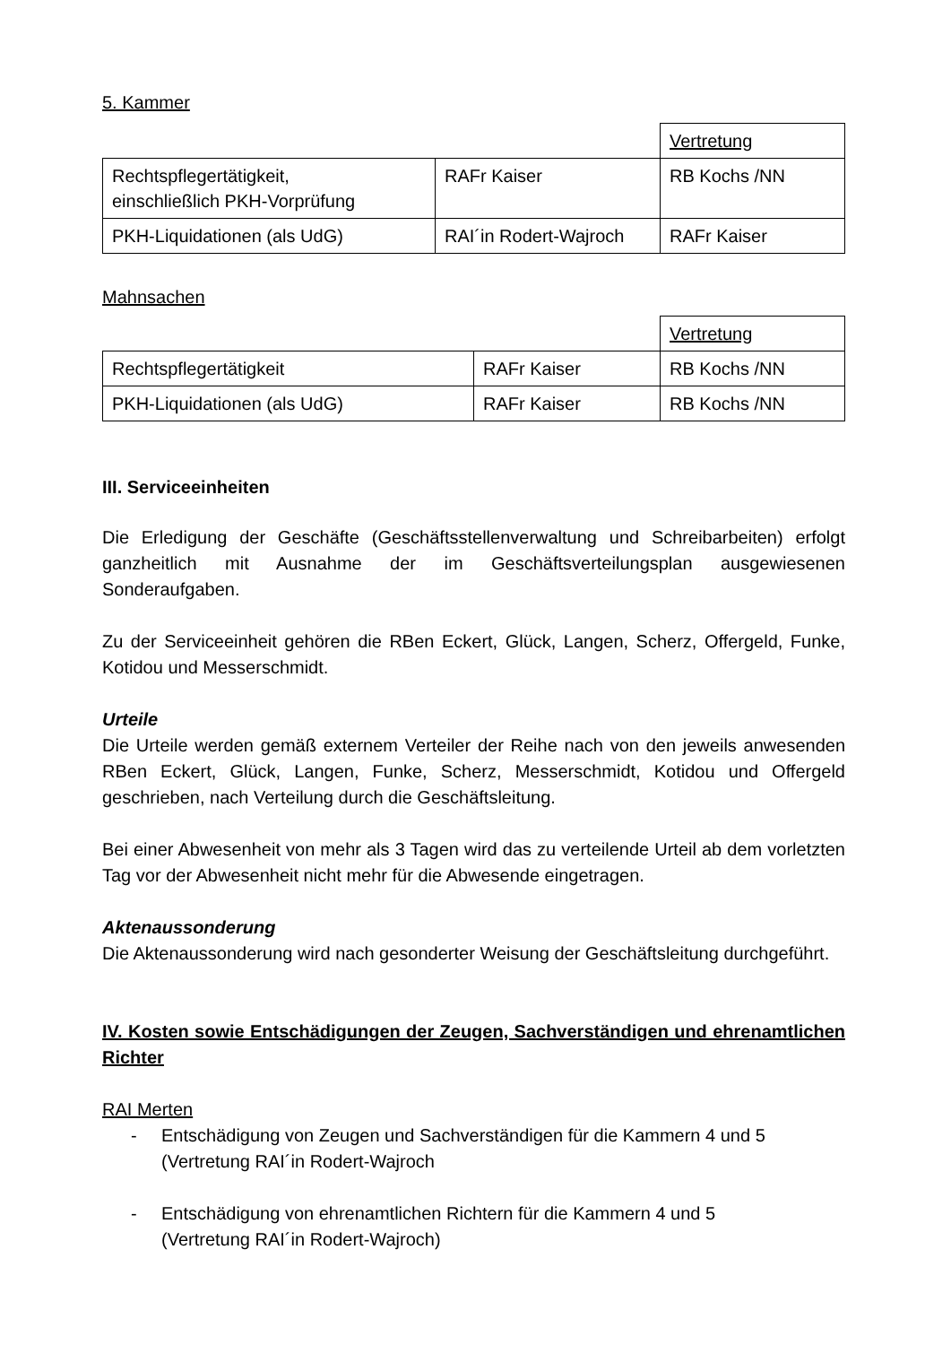5. Kammer
| | | Vertretung |
| Rechtspflegertätigkeit, einschließlich PKH-Vorprüfung | RAFr Kaiser | RB Kochs /NN |
| PKH-Liquidationen (als UdG) | RAI´in Rodert-Wajroch | RAFr Kaiser |
Mahnsachen
| | | Vertretung |
| Rechtspflegertätigkeit | RAFr Kaiser | RB Kochs /NN |
| PKH-Liquidationen (als UdG) | RAFr Kaiser | RB Kochs /NN |
III. Serviceeinheiten
Die Erledigung der Geschäfte (Geschäftsstellenverwaltung und Schreibarbeiten) erfolgt ganzheitlich mit Ausnahme der im Geschäftsverteilungsplan ausgewiesenen Sonderaufgaben.
Zu der Serviceeinheit gehören die RBen Eckert, Glück, Langen, Scherz, Offergeld, Funke, Kotidou und Messerschmidt.
Urteile
Die Urteile werden gemäß externem Verteiler der Reihe nach von den jeweils anwesenden RBen Eckert, Glück, Langen, Funke, Scherz, Messerschmidt, Kotidou und Offergeld geschrieben, nach Verteilung durch die Geschäftsleitung.
Bei einer Abwesenheit von mehr als 3 Tagen wird das zu verteilende Urteil ab dem vorletzten Tag vor der Abwesenheit nicht mehr für die Abwesende eingetragen.
Aktenaussonderung
Die Aktenaussonderung wird nach gesonderter Weisung der Geschäftsleitung durchgeführt.
IV. Kosten sowie Entschädigungen der Zeugen, Sachverständigen und ehrenamtlichen Richter
RAI Merten
- Entschädigung von Zeugen und Sachverständigen für die Kammern 4 und 5
(Vertretung RAI´in Rodert-Wajroch
- Entschädigung von ehrenamtlichen Richtern für die Kammern 4 und 5
(Vertretung RAI´in Rodert-Wajroch)